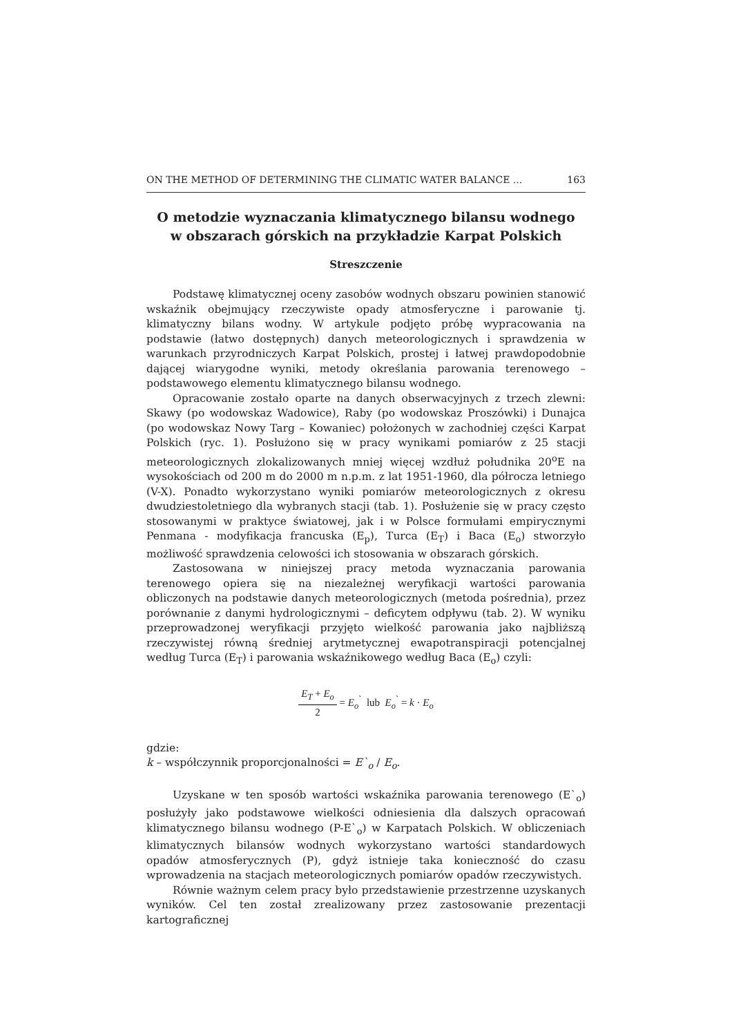ON THE METHOD OF DETERMINING THE CLIMATIC WATER BALANCE ... 163
O metodzie wyznaczania klimatycznego bilansu wodnego
w obszarach górskich na przykładzie Karpat Polskich
Streszczenie
Podstawę klimatycznej oceny zasobów wodnych obszaru powinien stanowić wskaźnik obejmujący rzeczywiste opady atmosferyczne i parowanie tj. klimatyczny bilans wodny. W artykule podjęto próbę wypracowania na podstawie (łatwo dostępnych) danych meteorologicznych i sprawdzenia w warunkach przyrodniczych Karpat Polskich, prostej i łatwej prawdopodobnie dającej wiarygodne wyniki, metody określania parowania terenowego – podstawowego elementu klimatycznego bilansu wodnego.
Opracowanie zostało oparte na danych obserwacyjnych z trzech zlewni: Skawy (po wodowskaz Wadowice), Raby (po wodowskaz Proszówki) i Dunajca (po wodowskaz Nowy Targ – Kowaniec) położonych w zachodniej części Karpat Polskich (ryc. 1). Posłużono się w pracy wynikami pomiarów z 25 stacji meteorologicznych zlokalizowanych mniej więcej wzdłuż południka 20<sup>o</sup>E na wysokościach od 200 m do 2000 m n.p.m. z lat 1951-1960, dla półrocza letniego (V-X). Ponadto wykorzystano wyniki pomiarów meteorologicznych z okresu dwudziestoletniego dla wybranych stacji (tab. 1). Posłużenie się w pracy często stosowanymi w praktyce światowej, jak i w Polsce formułami empirycznymi Penmana - modyfikacja francuska (E<sub>p</sub>), Turca (E<sub>T</sub>) i Baca (E<sub>o</sub>) stworzyło możliwość sprawdzenia celowości ich stosowania w obszarach górskich.
Zastosowana w niniejszej pracy metoda wyznaczania parowania terenowego opiera się na niezależnej weryfikacji wartości parowania obliczonych na podstawie danych meteorologicznych (metoda pośrednia), przez porównanie z danymi hydrologicznymi – deficytem odpływu (tab. 2). W wyniku przeprowadzonej weryfikacji przyjęto wielkość parowania jako najbliższą rzeczywistej równą średniej arytmetycznej ewapotranspiracji potencjalnej według Turca (E<sub>T</sub>) i parowania wskaźnikowego według Baca (E<sub>o</sub>) czyli:
E<sub>T</sub> + E<sub>o</sub> 2 = E<sub>o</sub><sup>`</sup> lub E<sub>o</sub><sup>`</sup> = k · E<sub>o</sub>
gdzie:
k – współczynnik proporcjonalności = E`<sub>o</sub> / E<sub>o</sub>.
Uzyskane w ten sposób wartości wskaźnika parowania terenowego (E`<sub>o</sub>) posłużyły jako podstawowe wielkości odniesienia dla dalszych opracowań klimatycznego bilansu wodnego (P-E`<sub>o</sub>) w Karpatach Polskich. W obliczeniach klimatycznych bilansów wodnych wykorzystano wartości standardowych opadów atmosferycznych (P), gdyż istnieje taka konieczność do czasu wprowadzenia na stacjach meteorologicznych pomiarów opadów rzeczywistych.
Równie ważnym celem pracy było przedstawienie przestrzenne uzyskanych wyników. Cel ten został zrealizowany przez zastosowanie prezentacji kartograficznej